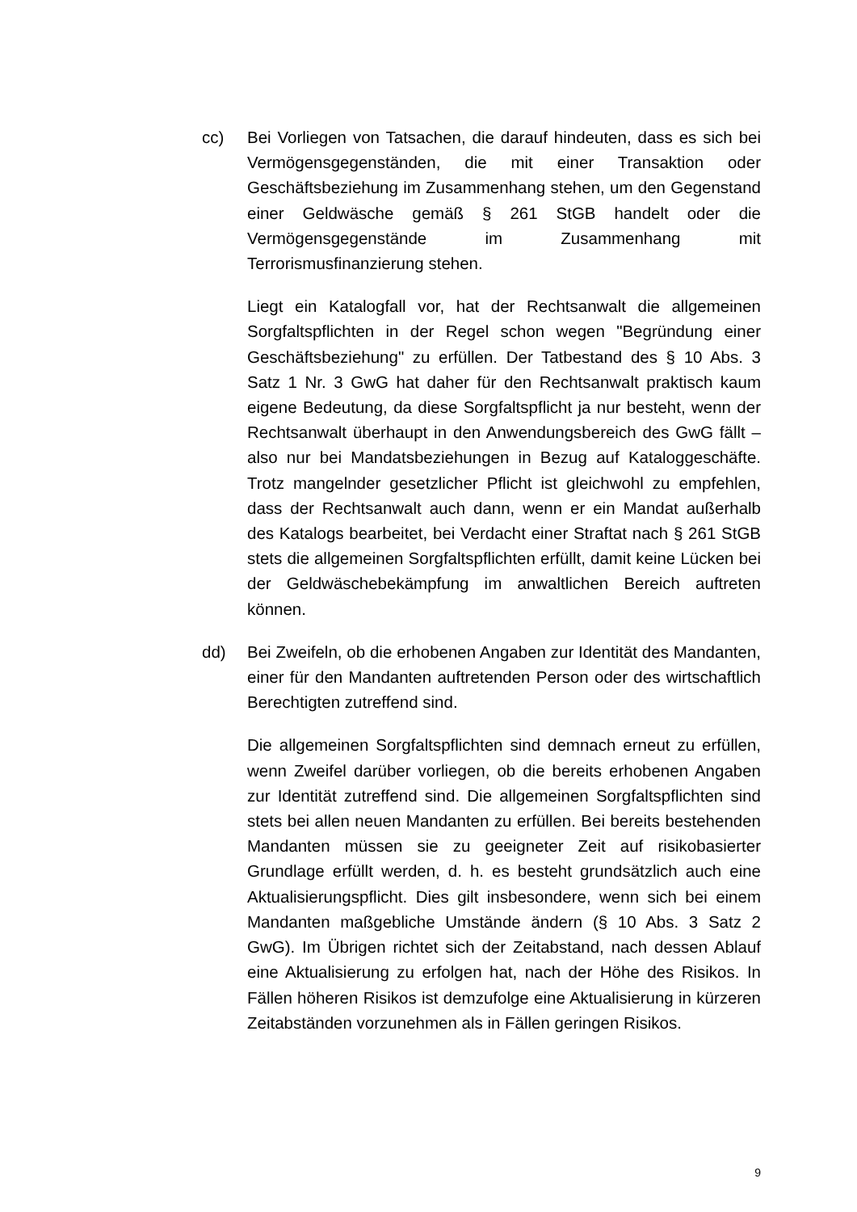cc) Bei Vorliegen von Tatsachen, die darauf hindeuten, dass es sich bei Vermögensgegenständen, die mit einer Transaktion oder Geschäftsbeziehung im Zusammenhang stehen, um den Gegenstand einer Geldwäsche gemäß § 261 StGB handelt oder die Vermögensgegenstände im Zusammenhang mit Terrorismusfinanzierung stehen.
Liegt ein Katalogfall vor, hat der Rechtsanwalt die allgemeinen Sorgfaltspflichten in der Regel schon wegen "Begründung einer Geschäftsbeziehung" zu erfüllen. Der Tatbestand des § 10 Abs. 3 Satz 1 Nr. 3 GwG hat daher für den Rechtsanwalt praktisch kaum eigene Bedeutung, da diese Sorgfaltspflicht ja nur besteht, wenn der Rechtsanwalt überhaupt in den Anwendungsbereich des GwG fällt – also nur bei Mandatsbeziehungen in Bezug auf Kataloggeschäfte. Trotz mangelnder gesetzlicher Pflicht ist gleichwohl zu empfehlen, dass der Rechtsanwalt auch dann, wenn er ein Mandat außerhalb des Katalogs bearbeitet, bei Verdacht einer Straftat nach § 261 StGB stets die allgemeinen Sorgfaltspflichten erfüllt, damit keine Lücken bei der Geldwäschebekämpfung im anwaltlichen Bereich auftreten können.
dd) Bei Zweifeln, ob die erhobenen Angaben zur Identität des Mandanten, einer für den Mandanten auftretenden Person oder des wirtschaftlich Berechtigten zutreffend sind.
Die allgemeinen Sorgfaltspflichten sind demnach erneut zu erfüllen, wenn Zweifel darüber vorliegen, ob die bereits erhobenen Angaben zur Identität zutreffend sind. Die allgemeinen Sorgfaltspflichten sind stets bei allen neuen Mandanten zu erfüllen. Bei bereits bestehenden Mandanten müssen sie zu geeigneter Zeit auf risikobasierter Grundlage erfüllt werden, d. h. es besteht grundsätzlich auch eine Aktualisierungspflicht. Dies gilt insbesondere, wenn sich bei einem Mandanten maßgebliche Umstände ändern (§ 10 Abs. 3 Satz 2 GwG). Im Übrigen richtet sich der Zeitabstand, nach dessen Ablauf eine Aktualisierung zu erfolgen hat, nach der Höhe des Risikos. In Fällen höheren Risikos ist demzufolge eine Aktualisierung in kürzeren Zeitabständen vorzunehmen als in Fällen geringen Risikos.
9